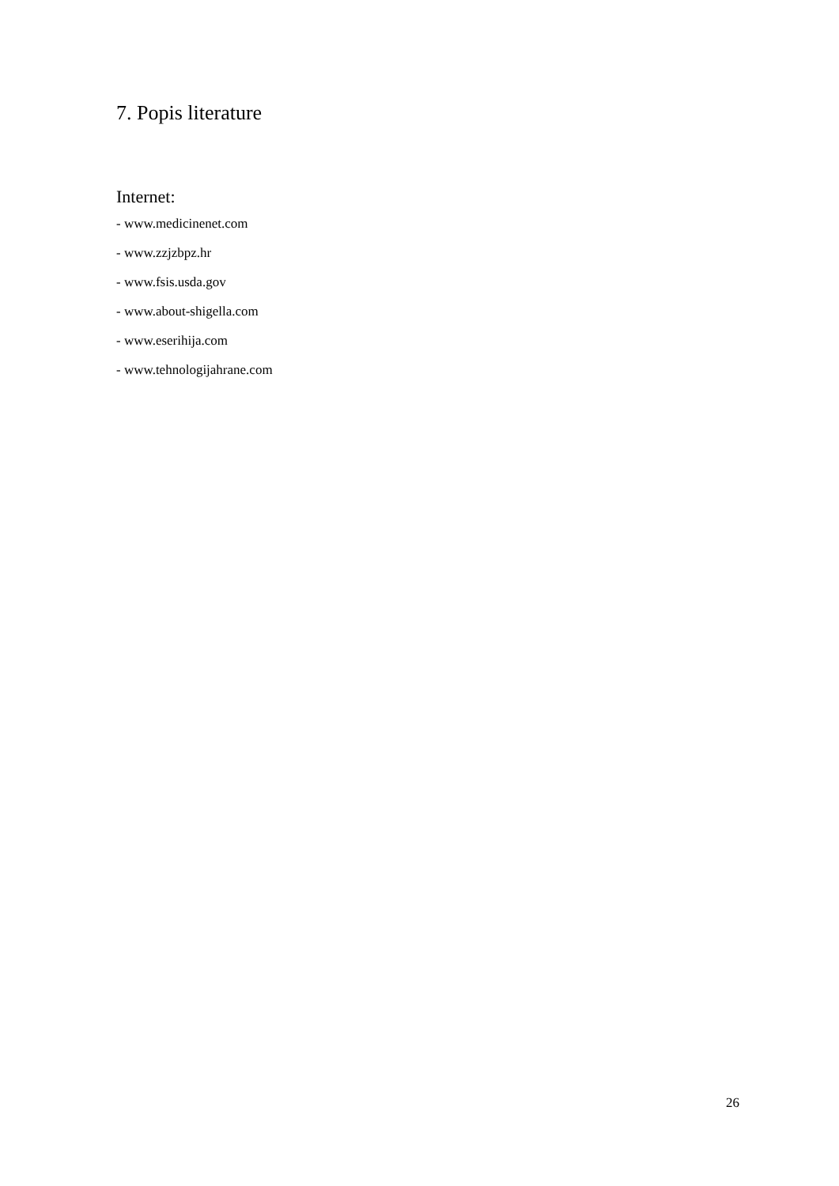7. Popis literature
Internet:
- www.medicinenet.com
- www.zzjzbpz.hr
- www.fsis.usda.gov
- www.about-shigella.com
- www.eserihija.com
- www.tehnologijahrane.com
26